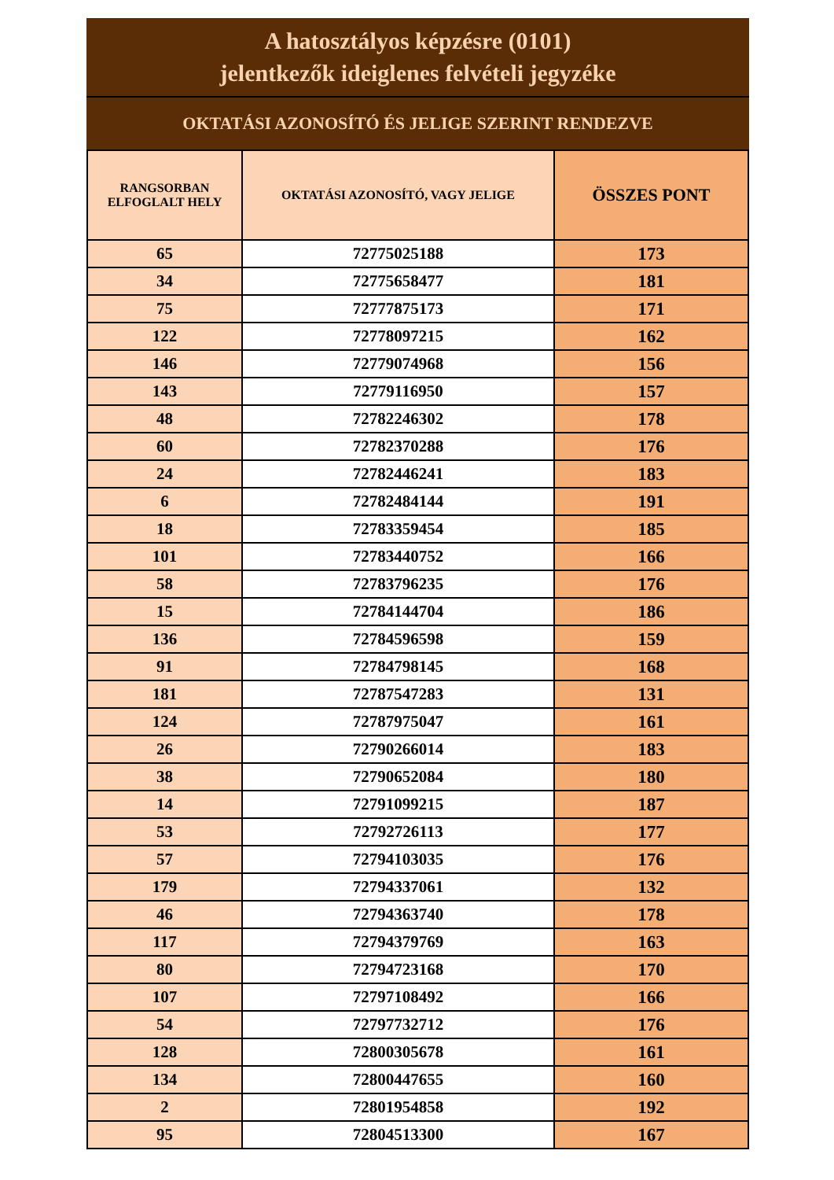A hatosztályos képzésre (0101)
jelentkezők ideiglenes felvételi jegyzéke
OKTATÁSI AZONOSÍTÓ ÉS JELIGE SZERINT RENDEZVE
| RANGSORBAN ELFOGLALT HELY | OKTATÁSI AZONOSÍTÓ, VAGY JELIGE | ÖSSZES PONT |
| --- | --- | --- |
| 65 | 72775025188 | 173 |
| 34 | 72775658477 | 181 |
| 75 | 72777875173 | 171 |
| 122 | 72778097215 | 162 |
| 146 | 72779074968 | 156 |
| 143 | 72779116950 | 157 |
| 48 | 72782246302 | 178 |
| 60 | 72782370288 | 176 |
| 24 | 72782446241 | 183 |
| 6 | 72782484144 | 191 |
| 18 | 72783359454 | 185 |
| 101 | 72783440752 | 166 |
| 58 | 72783796235 | 176 |
| 15 | 72784144704 | 186 |
| 136 | 72784596598 | 159 |
| 91 | 72784798145 | 168 |
| 181 | 72787547283 | 131 |
| 124 | 72787975047 | 161 |
| 26 | 72790266014 | 183 |
| 38 | 72790652084 | 180 |
| 14 | 72791099215 | 187 |
| 53 | 72792726113 | 177 |
| 57 | 72794103035 | 176 |
| 179 | 72794337061 | 132 |
| 46 | 72794363740 | 178 |
| 117 | 72794379769 | 163 |
| 80 | 72794723168 | 170 |
| 107 | 72797108492 | 166 |
| 54 | 72797732712 | 176 |
| 128 | 72800305678 | 161 |
| 134 | 72800447655 | 160 |
| 2 | 72801954858 | 192 |
| 95 | 72804513300 | 167 |